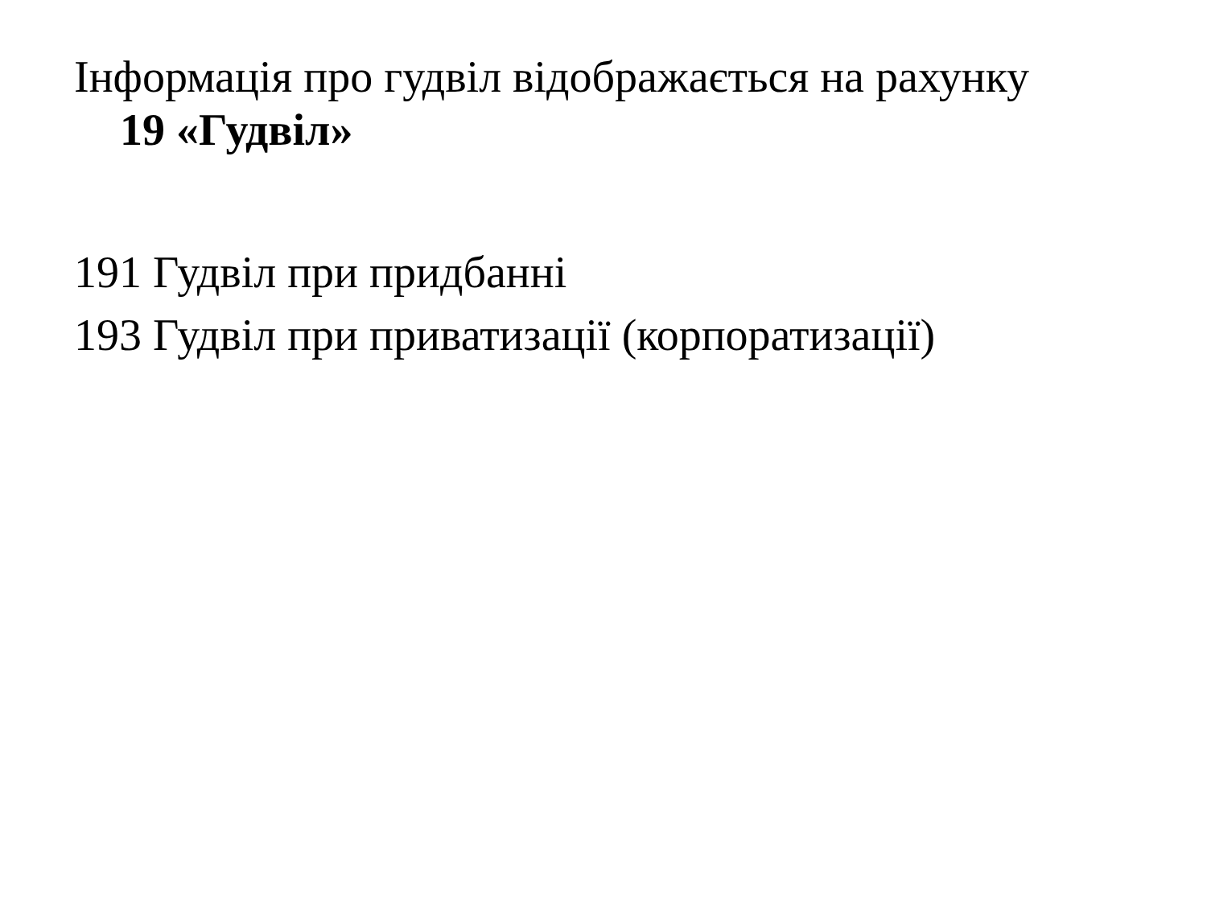Інформація про гудвіл відображається на рахунку
19 «Гудвіл»
191 Гудвіл при придбанні
193 Гудвіл при приватизації (корпоратизації)